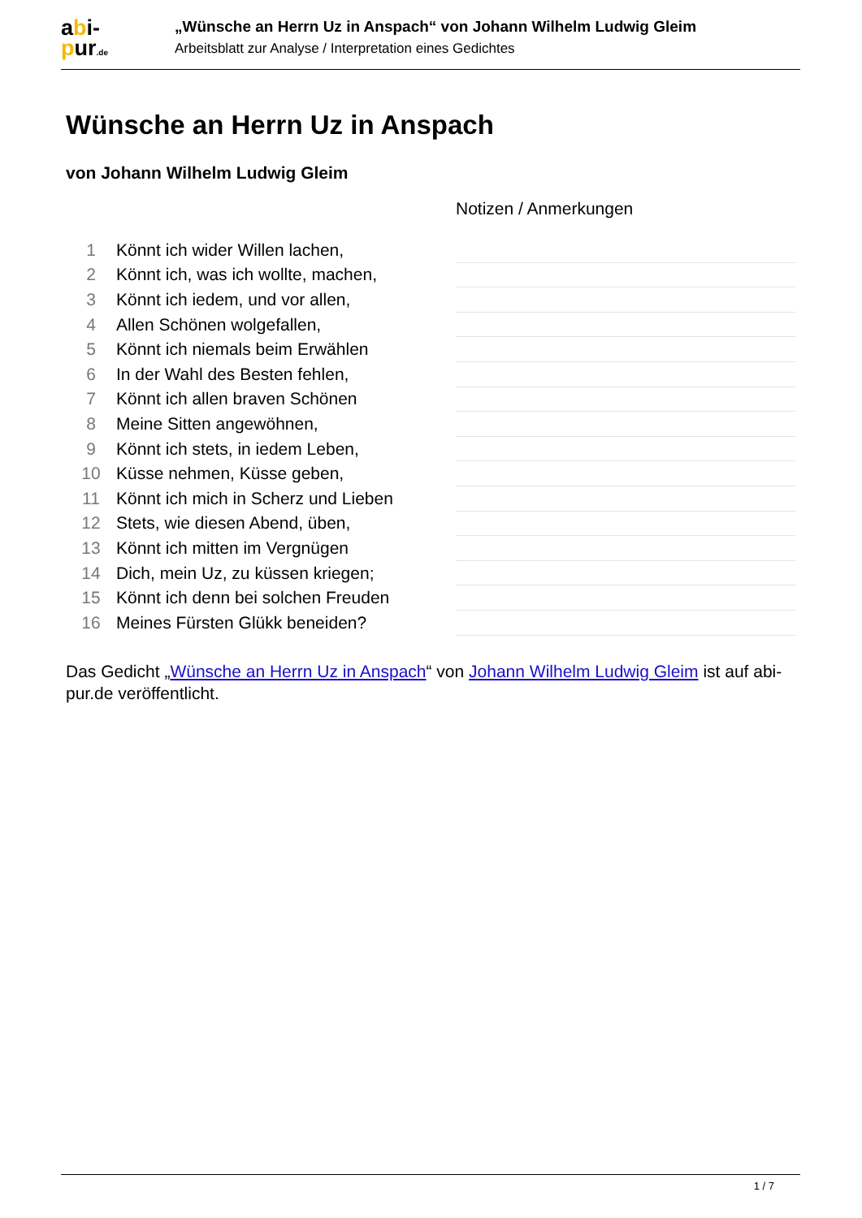abi-
pur.de
„Wünsche an Herrn Uz in Anspach“ von Johann Wilhelm Ludwig Gleim
Arbeitsblatt zur Analyse / Interpretation eines Gedichtes
Wünsche an Herrn Uz in Anspach
von Johann Wilhelm Ludwig Gleim
Notizen / Anmerkungen
| 1 | Könnt ich wider Willen lachen, | |
| 2 | Könnt ich, was ich wollte, machen, | |
| 3 | Könnt ich iedem, und vor allen, | |
| 4 | Allen Schönen wolgefallen, | |
| 5 | Könnt ich niemals beim Erwählen | |
| 6 | In der Wahl des Besten fehlen, | |
| 7 | Könnt ich allen braven Schönen | |
| 8 | Meine Sitten angewöhnen, | |
| 9 | Könnt ich stets, in iedem Leben, | |
| 10 | Küsse nehmen, Küsse geben, | |
| 11 | Könnt ich mich in Scherz und Lieben | |
| 12 | Stets, wie diesen Abend, üben, | |
| 13 | Könnt ich mitten im Vergnügen | |
| 14 | Dich, mein Uz, zu küssen kriegen; | |
| 15 | Könnt ich denn bei solchen Freuden | |
| 16 | Meines Fürsten Glükk beneiden? | |
Das Gedicht „Wünsche an Herrn Uz in Anspach“ von Johann Wilhelm Ludwig Gleim ist auf abi-pur.de veröffentlicht.
1 / 7